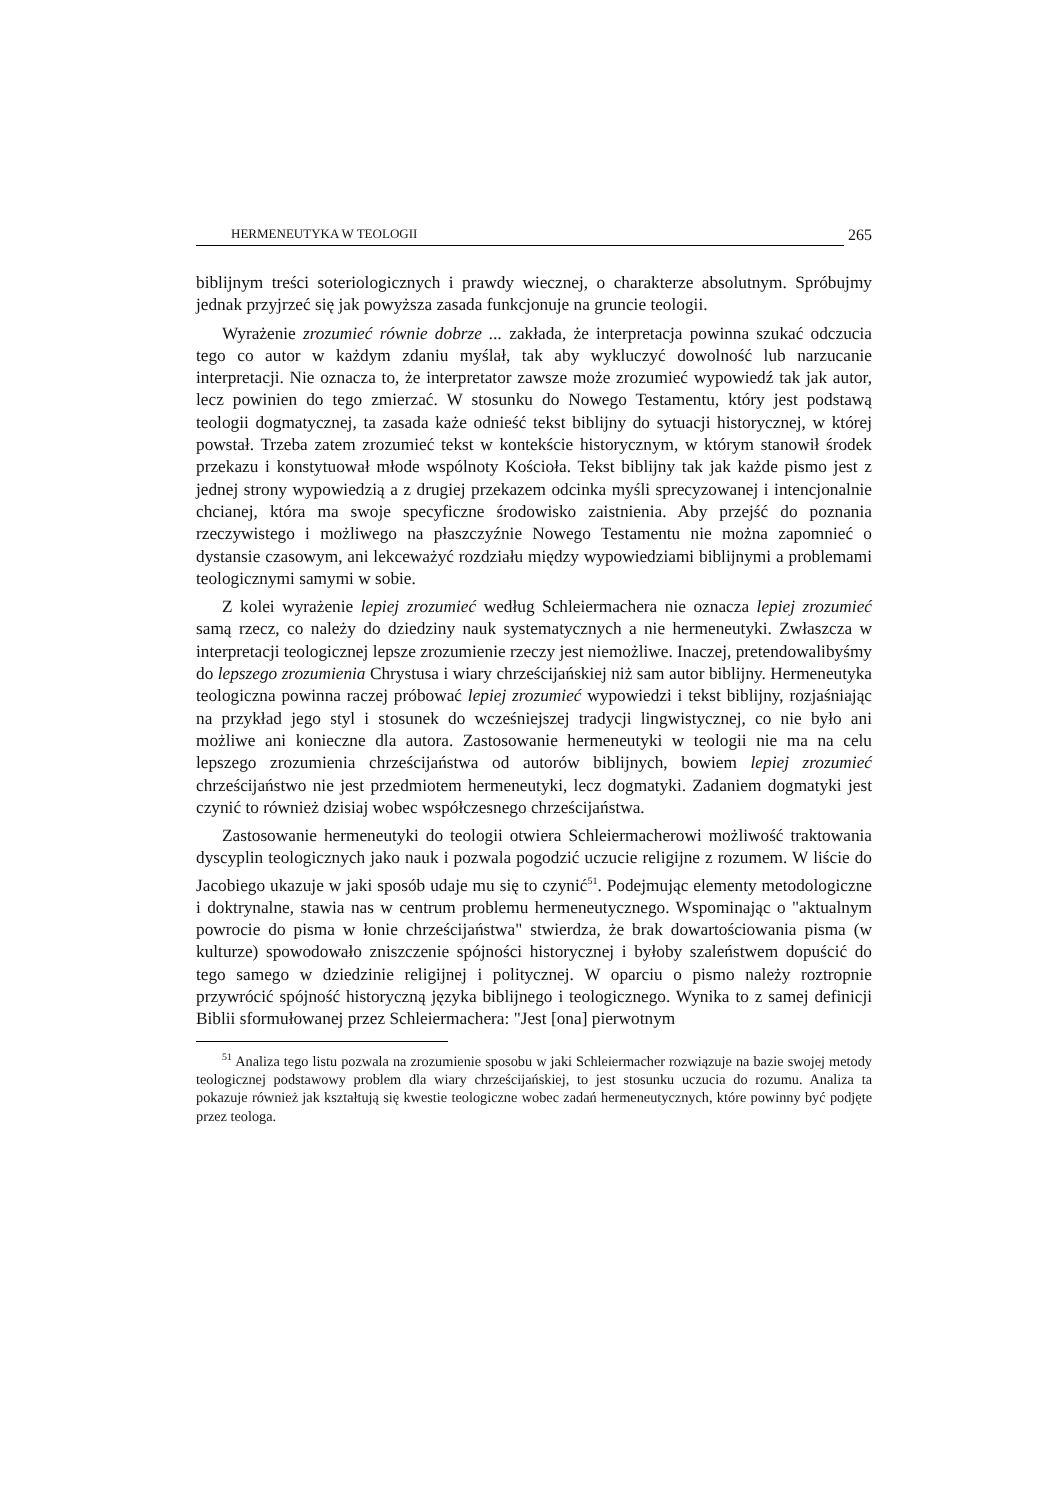HERMENEUTYKA W TEOLOGII 265
biblijnym treści soteriologicznych i prawdy wiecznej, o charakterze absolutnym. Spróbujmy jednak przyjrzeć się jak powyższa zasada funkcjonuje na gruncie teologii.
Wyrażenie zrozumieć równie dobrze ... zakłada, że interpretacja powinna szukać odczucia tego co autor w każdym zdaniu myślał, tak aby wykluczyć dowolność lub narzucanie interpretacji. Nie oznacza to, że interpretator zawsze może zrozumieć wypowiedź tak jak autor, lecz powinien do tego zmierzać. W stosunku do Nowego Testamentu, który jest podstawą teologii dogmatycznej, ta zasada każe odnieść tekst biblijny do sytuacji historycznej, w której powstał. Trzeba zatem zrozumieć tekst w kontekście historycznym, w którym stanowił środek przekazu i konstytuował młode wspólnoty Kościoła. Tekst biblijny tak jak każde pismo jest z jednej strony wypowiedzią a z drugiej przekazem odcinka myśli sprecyzowanej i intencjonalnie chcianej, która ma swoje specyficzne środowisko zaistnienia. Aby przejść do poznania rzeczywistego i możliwego na płaszczyźnie Nowego Testamentu nie można zapomnieć o dystansie czasowym, ani lekceważyć rozdziału między wypowiedziami biblijnymi a problemami teologicznymi samymi w sobie.
Z kolei wyrażenie lepiej zrozumieć według Schleiermachera nie oznacza lepiej zrozumieć samą rzecz, co należy do dziedziny nauk systematycznych a nie hermeneutyki. Zwłaszcza w interpretacji teologicznej lepsze zrozumienie rzeczy jest niemożliwe. Inaczej, pretendowalibyśmy do lepszego zrozumienia Chrystusa i wiary chrześcijańskiej niż sam autor biblijny. Hermeneutyka teologiczna powinna raczej próbować lepiej zrozumieć wypowiedzi i tekst biblijny, rozjaśniając na przykład jego styl i stosunek do wcześniejszej tradycji lingwistycznej, co nie było ani możliwe ani konieczne dla autora. Zastosowanie hermeneutyki w teologii nie ma na celu lepszego zrozumienia chrześcijaństwa od autorów biblijnych, bowiem lepiej zrozumieć chrześcijaństwo nie jest przedmiotem hermeneutyki, lecz dogmatyki. Zadaniem dogmatyki jest czynić to również dzisiaj wobec współczesnego chrześcijaństwa.
Zastosowanie hermeneutyki do teologii otwiera Schleiermacherowi możliwość traktowania dyscyplin teologicznych jako nauk i pozwala pogodzić uczucie religijne z rozumem. W liście do Jacobiego ukazuje w jaki sposób udaje mu się to czynić<sup>51</sup>. Podejmując elementy metodologiczne i doktrynalne, stawia nas w centrum problemu hermeneutycznego. Wspominając o "aktualnym powrocie do pisma w łonie chrześcijaństwa" stwierdza, że brak dowartościowania pisma (w kulturze) spowodowało zniszczenie spójności historycznej i byłoby szaleństwem dopuścić do tego samego w dziedzinie religijnej i politycznej. W oparciu o pismo należy roztropnie przywrócić spójność historyczną języka biblijnego i teologicznego. Wynika to z samej definicji Biblii sformułowanej przez Schleiermachera: "Jest [ona] pierwotnym
<sup>51</sup> Analiza tego listu pozwala na zrozumienie sposobu w jaki Schleiermacher rozwiązuje na bazie swojej metody teologicznej podstawowy problem dla wiary chrześcijańskiej, to jest stosunku uczucia do rozumu. Analiza ta pokazuje również jak kształtują się kwestie teologiczne wobec zadań hermeneutycznych, które powinny być podjęte przez teologa.